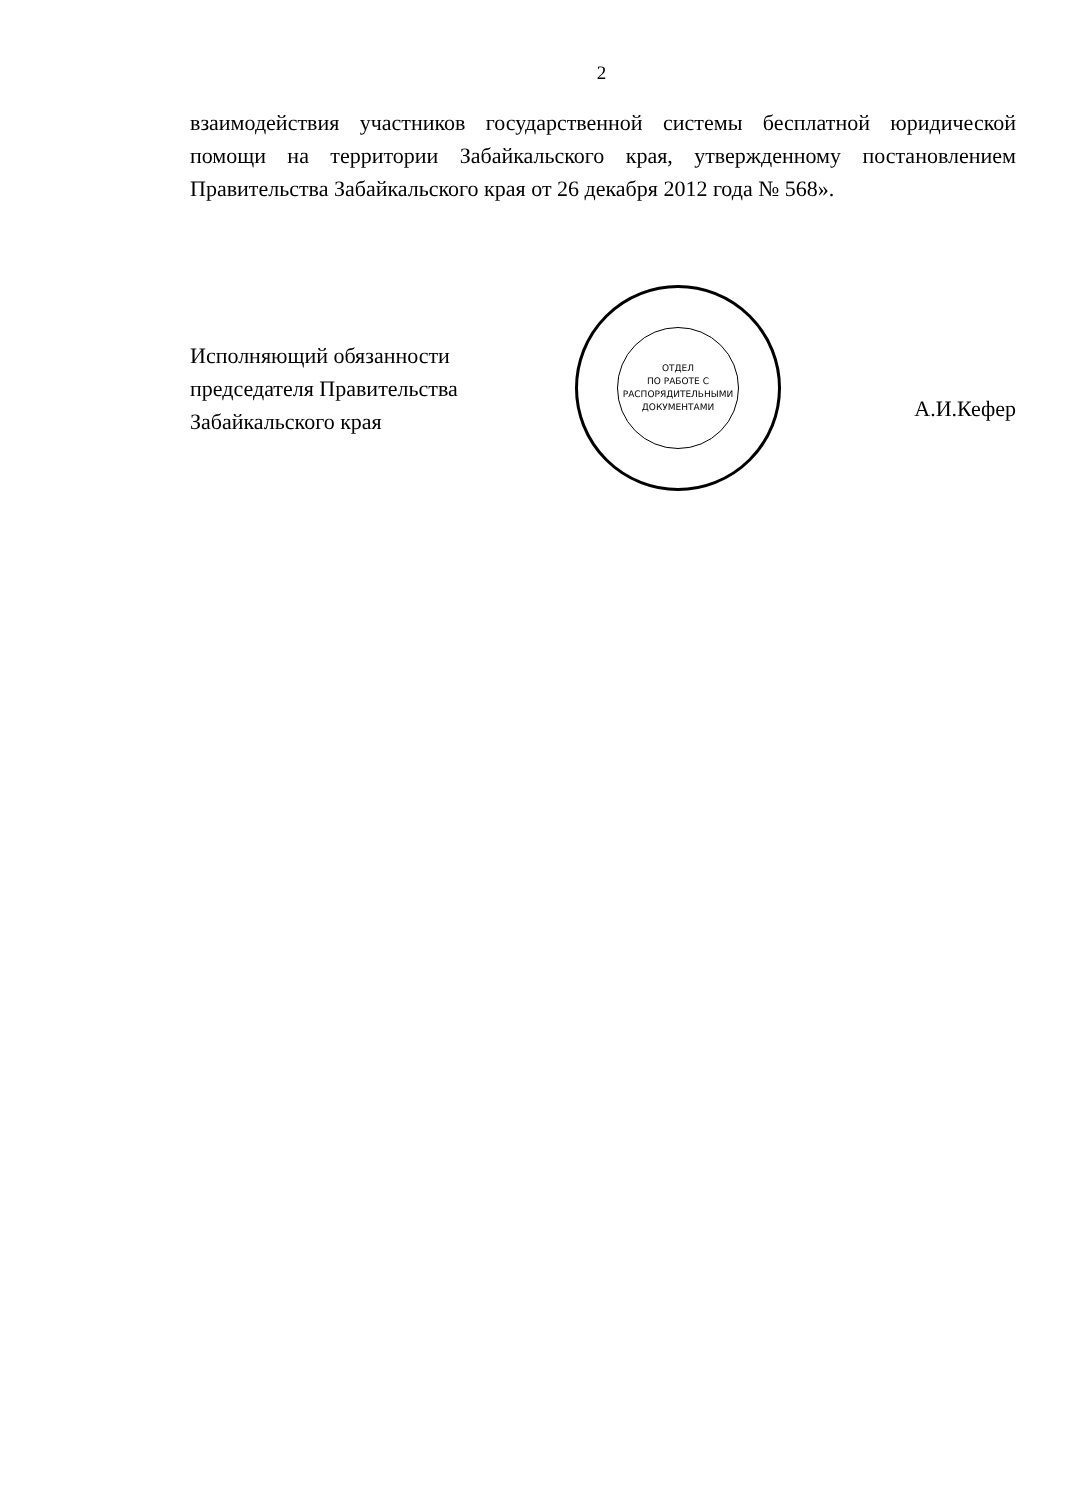2
взаимодействия участников государственной системы бесплатной юридической помощи на территории Забайкальского края, утвержденному постановлением Правительства Забайкальского края от 26 декабря 2012 года № 568».
Исполняющий обязанности председателя Правительства Забайкальского края
ОТДЕЛ
ПО РАБОТЕ С
РАСПОРЯДИТЕЛЬНЫМИ
ДОКУМЕНТАМИ
А.И.Кефер